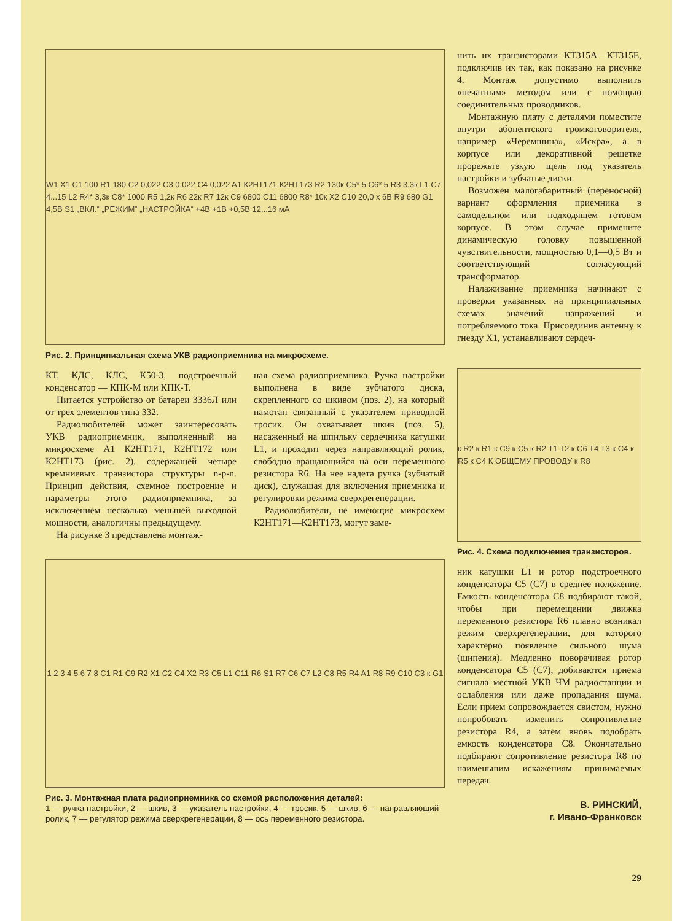W1 X1 C1 100 R1 180 C2 0,022 C3 0,022 C4 0,022 A1 К2НТ171-К2НТ173 R2 130к C5* 5 C6* 5 R3 3,3к L1 C7 4...15 L2 R4* 3,3к C8* 1000 R5 1,2к R6 22к R7 12к C9 6800 C11 6800 R8* 10к X2 C10 20,0 х 6В R9 680 G1 4,5В S1 „ВКЛ.“ „РЕЖИМ“ „НАСТРОЙКА“ +4В +1В +0,5В 12...16 мА
Рис. 2. Принципиальная схема УКВ радиоприемника на микросхеме.
КТ, КДС, КЛС, К50-3, подстроечный конденсатор — КПК-М или КПК-Т.
Питается устройство от батареи 3336Л или от трех элементов типа 332.
Радиолюбителей может заинтересовать УКВ радиоприемник, выполненный на микросхеме A1 К2НТ171, К2НТ172 или К2НТ173 (рис. 2), содержащей четыре кремниевых транзистора структуры n-p-n. Принцип действия, схемное построение и параметры этого радиоприемника, за исключением несколько меньшей выходной мощности, аналогичны предыдущему.
На рисунке 3 представлена монтаж-
ная схема радиоприемника. Ручка настройки выполнена в виде зубчатого диска, скрепленного со шкивом (поз. 2), на который намотан связанный с указателем приводной тросик. Он охватывает шкив (поз. 5), насаженный на шпильку сердечника катушки L1, и проходит через направляющий ролик, свободно вращающийся на оси переменного резистора R6. На нее надета ручка (зубчатый диск), служащая для включения приемника и регулировки режима сверхрегенерации.
Радиолюбители, не имеющие микросхем К2НТ171—К2НТ173, могут заме-
1 2 3 4 5 6 7 8 C1 R1 C9 R2 X1 C2 C4 X2 R3 C5 L1 C11 R6 S1 R7 C6 C7 L2 C8 R5 R4 A1 R8 R9 C10 C3 к G1
Рис. 3. Монтажная плата радиоприемника со схемой расположения деталей:
1 — ручка настройки, 2 — шкив, 3 — указатель настройки, 4 — тросик, 5 — шкив, 6 — направляющий ролик, 7 — регулятор режима сверхрегенерации, 8 — ось переменного резистора.
нить их транзисторами КТ315А—КТ315Е, подключив их так, как показано на рисунке 4. Монтаж допустимо выполнить «печатным» методом или с помощью соединительных проводников.
Монтажную плату с деталями поместите внутри абонентского громкоговорителя, например «Черемшина», «Искра», а в корпусе или декоративной решетке прорежьте узкую щель под указатель настройки и зубчатые диски.
Возможен малогабаритный (переносной) вариант оформления приемника в самодельном или подходящем готовом корпусе. В этом случае примените динамическую головку повышенной чувствительности, мощностью 0,1—0,5 Вт и соответствующий согласующий трансформатор.
Налаживание приемника начинают с проверки указанных на принципиальных схемах значений напряжений и потребляемого тока. Присоединив антенну к гнезду X1, устанавливают сердеч-
к R2 к R1 к C9 к C5 к R2 T1 T2 к C6 T4 T3 к C4 к R5 к C4 К ОБЩЕМУ ПРОВОДУ к R8
Рис. 4. Схема подключения транзисторов.
ник катушки L1 и ротор подстроечного конденсатора C5 (C7) в среднее положение. Емкость конденсатора C8 подбирают такой, чтобы при перемещении движка переменного резистора R6 плавно возникал режим сверхрегенерации, для которого характерно появление сильного шума (шипения). Медленно поворачивая ротор конденсатора C5 (C7), добиваются приема сигнала местной УКВ ЧМ радиостанции и ослабления или даже пропадания шума. Если прием сопровождается свистом, нужно попробовать изменить сопротивление резистора R4, а затем вновь подобрать емкость конденсатора C8. Окончательно подбирают сопротивление резистора R8 по наименьшим искажениям принимаемых передач.
В. РИНСКИЙ,
г. Ивано-Франковск
29